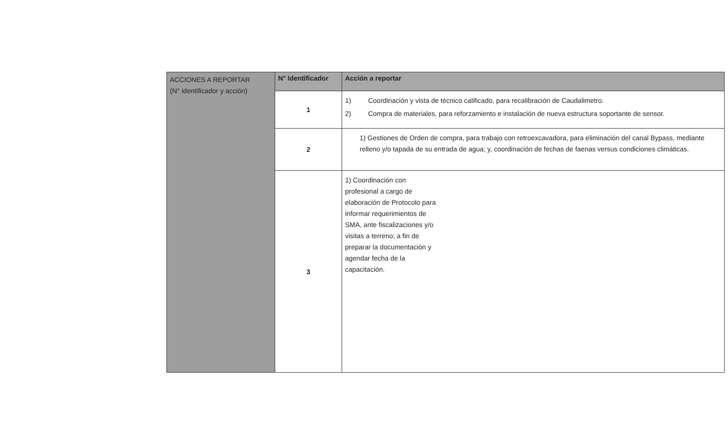| ACCIONES A REPORTAR (N° identificador y acción) | N° Identificador | Acción a reportar |
| --- | --- | --- |
| | 1 | 1) Coordinación y vista de técnico calificado, para recalibración de Caudalimetro. 2) Compra de materiales, para reforzamiento e instalación de nueva estructura soportante de sensor. |
| | 2 | 1) Gestiones de Orden de compra, para trabajo con retroexcavadora, para eliminación del canal Bypass, mediante relleno y/o tapada de su entrada de agua; y, coordinación de fechas de faenas versus condiciones climáticas. |
| | 3 | 1) Coordinación con profesional a cargo de elaboración de Protocolo para informar requerimientos de SMA, ante fiscalizaciones y/o visitas a terreno; a fin de preparar la documentación y agendar fecha de la capacitación. |